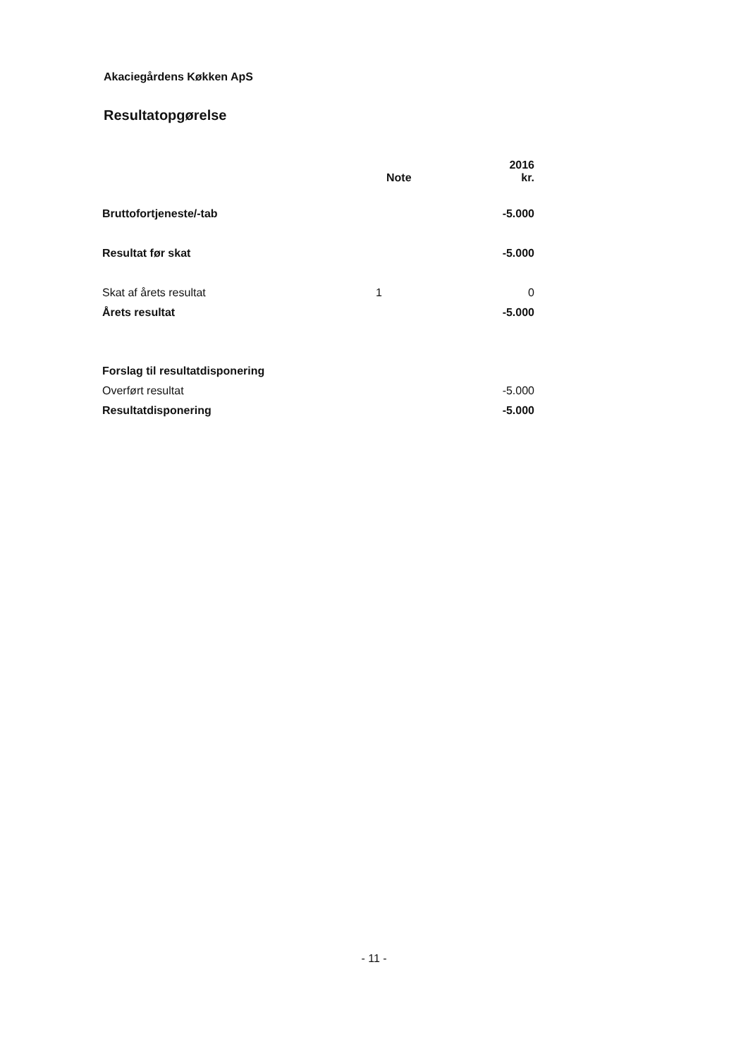Akaciegårdens Køkken ApS
Resultatopgørelse
| | Note | 2016 kr. |
| --- | --- | --- |
| Bruttofortjeneste/-tab | | -5.000 |
| Resultat før skat | | -5.000 |
| Skat af årets resultat | 1 | 0 |
| Årets resultat | | -5.000 |
| Forslag til resultatdisponering | | |
| Overført resultat | | -5.000 |
| Resultatdisponering | | -5.000 |
- 11 -